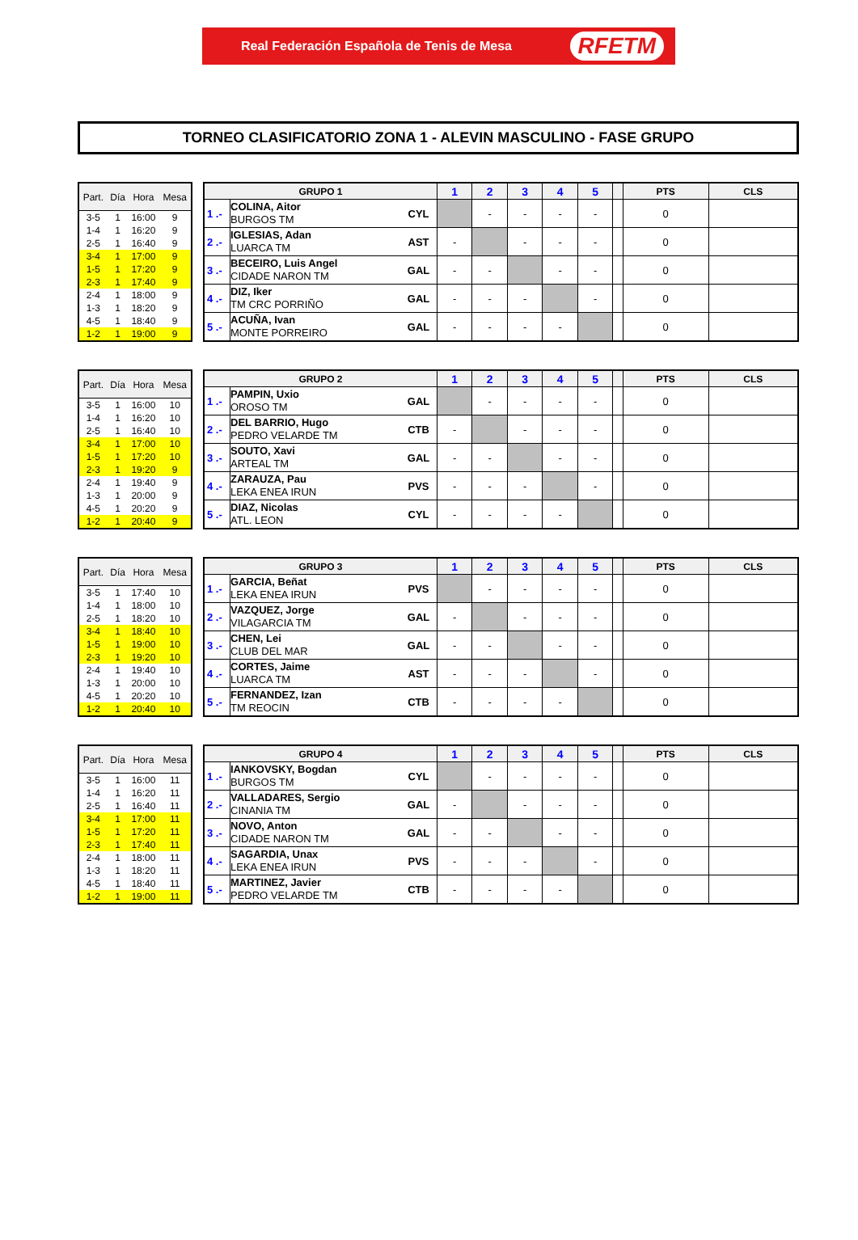Real Federación Española de Tenis de Mesa RFETM
TORNEO CLASIFICATORIO ZONA 1 - ALEVIN MASCULINO - FASE GRUPO
| Part. | Día | Hora | Mesa |
| --- | --- | --- | --- |
| 3-5 | 1 | 16:00 | 9 |
| 1-4 | 1 | 16:20 | 9 |
| 2-5 | 1 | 16:40 | 9 |
| 3-4 | 1 | 17:00 | 9 |
| 1-5 | 1 | 17:20 | 9 |
| 2-3 | 1 | 17:40 | 9 |
| 2-4 | 1 | 18:00 | 9 |
| 1-3 | 1 | 18:20 | 9 |
| 4-5 | 1 | 18:40 | 9 |
| 1-2 | 1 | 19:00 | 9 |
| GRUPO 1 | | | 1 | 2 | 3 | 4 | 5 | | PTS | CLS |
| --- | --- | --- | --- | --- | --- | --- | --- | --- | --- | --- |
| 1 .- | COLINA, Aitor BURGOS TM | CYL | | - | - | - | - | | 0 | |
| 2 .- | IGLESIAS, Adan LUARCA TM | AST | - | | - | - | - | | 0 | |
| 3 .- | BECEIRO, Luis Angel CIDADE NARON TM | GAL | - | - | | - | - | | 0 | |
| 4 .- | DIZ, Iker TM CRC PORRIÑO | GAL | - | - | - | | - | | 0 | |
| 5 .- | ACUÑA, Ivan MONTE PORREIRO | GAL | - | - | - | - | | | 0 | |
| Part. | Día | Hora | Mesa |
| --- | --- | --- | --- |
| 3-5 | 1 | 16:00 | 10 |
| 1-4 | 1 | 16:20 | 10 |
| 2-5 | 1 | 16:40 | 10 |
| 3-4 | 1 | 17:00 | 10 |
| 1-5 | 1 | 17:20 | 10 |
| 2-3 | 1 | 19:20 | 9 |
| 2-4 | 1 | 19:40 | 9 |
| 1-3 | 1 | 20:00 | 9 |
| 4-5 | 1 | 20:20 | 9 |
| 1-2 | 1 | 20:40 | 9 |
| GRUPO 2 | | | 1 | 2 | 3 | 4 | 5 | | PTS | CLS |
| --- | --- | --- | --- | --- | --- | --- | --- | --- | --- | --- |
| 1 .- | PAMPIN, Uxio OROSO TM | GAL | | - | - | - | - | | 0 | |
| 2 .- | DEL BARRIO, Hugo PEDRO VELARDE TM | CTB | - | | - | - | - | | 0 | |
| 3 .- | SOUTO, Xavi ARTEAL TM | GAL | - | - | | - | - | | 0 | |
| 4 .- | ZARAUZA, Pau LEKA ENEA IRUN | PVS | - | - | - | | - | | 0 | |
| 5 .- | DIAZ, Nicolas ATL. LEON | CYL | - | - | - | - | | | 0 | |
| Part. | Día | Hora | Mesa |
| --- | --- | --- | --- |
| 3-5 | 1 | 17:40 | 10 |
| 1-4 | 1 | 18:00 | 10 |
| 2-5 | 1 | 18:20 | 10 |
| 3-4 | 1 | 18:40 | 10 |
| 1-5 | 1 | 19:00 | 10 |
| 2-3 | 1 | 19:20 | 10 |
| 2-4 | 1 | 19:40 | 10 |
| 1-3 | 1 | 20:00 | 10 |
| 4-5 | 1 | 20:20 | 10 |
| 1-2 | 1 | 20:40 | 10 |
| GRUPO 3 | | | 1 | 2 | 3 | 4 | 5 | | PTS | CLS |
| --- | --- | --- | --- | --- | --- | --- | --- | --- | --- | --- |
| 1 .- | GARCIA, Beñat LEKA ENEA IRUN | PVS | | - | - | - | - | | 0 | |
| 2 .- | VAZQUEZ, Jorge VILAGARCIA TM | GAL | - | | - | - | - | | 0 | |
| 3 .- | CHEN, Lei CLUB DEL MAR | GAL | - | - | | - | - | | 0 | |
| 4 .- | CORTES, Jaime LUARCA TM | AST | - | - | - | | - | | 0 | |
| 5 .- | FERNANDEZ, Izan TM REOCIN | CTB | - | - | - | - | | | 0 | |
| Part. | Día | Hora | Mesa |
| --- | --- | --- | --- |
| 3-5 | 1 | 16:00 | 11 |
| 1-4 | 1 | 16:20 | 11 |
| 2-5 | 1 | 16:40 | 11 |
| 3-4 | 1 | 17:00 | 11 |
| 1-5 | 1 | 17:20 | 11 |
| 2-3 | 1 | 17:40 | 11 |
| 2-4 | 1 | 18:00 | 11 |
| 1-3 | 1 | 18:20 | 11 |
| 4-5 | 1 | 18:40 | 11 |
| 1-2 | 1 | 19:00 | 11 |
| GRUPO 4 | | | 1 | 2 | 3 | 4 | 5 | | PTS | CLS |
| --- | --- | --- | --- | --- | --- | --- | --- | --- | --- | --- |
| 1 .- | IANKOVSKY, Bogdan BURGOS TM | CYL | | - | - | - | - | | 0 | |
| 2 .- | VALLADARES, Sergio CINANIA TM | GAL | - | | - | - | - | | 0 | |
| 3 .- | NOVO, Anton CIDADE NARON TM | GAL | - | - | | - | - | | 0 | |
| 4 .- | SAGARDIA, Unax LEKA ENEA IRUN | PVS | - | - | - | | - | | 0 | |
| 5 .- | MARTINEZ, Javier PEDRO VELARDE TM | CTB | - | - | - | - | | | 0 | |